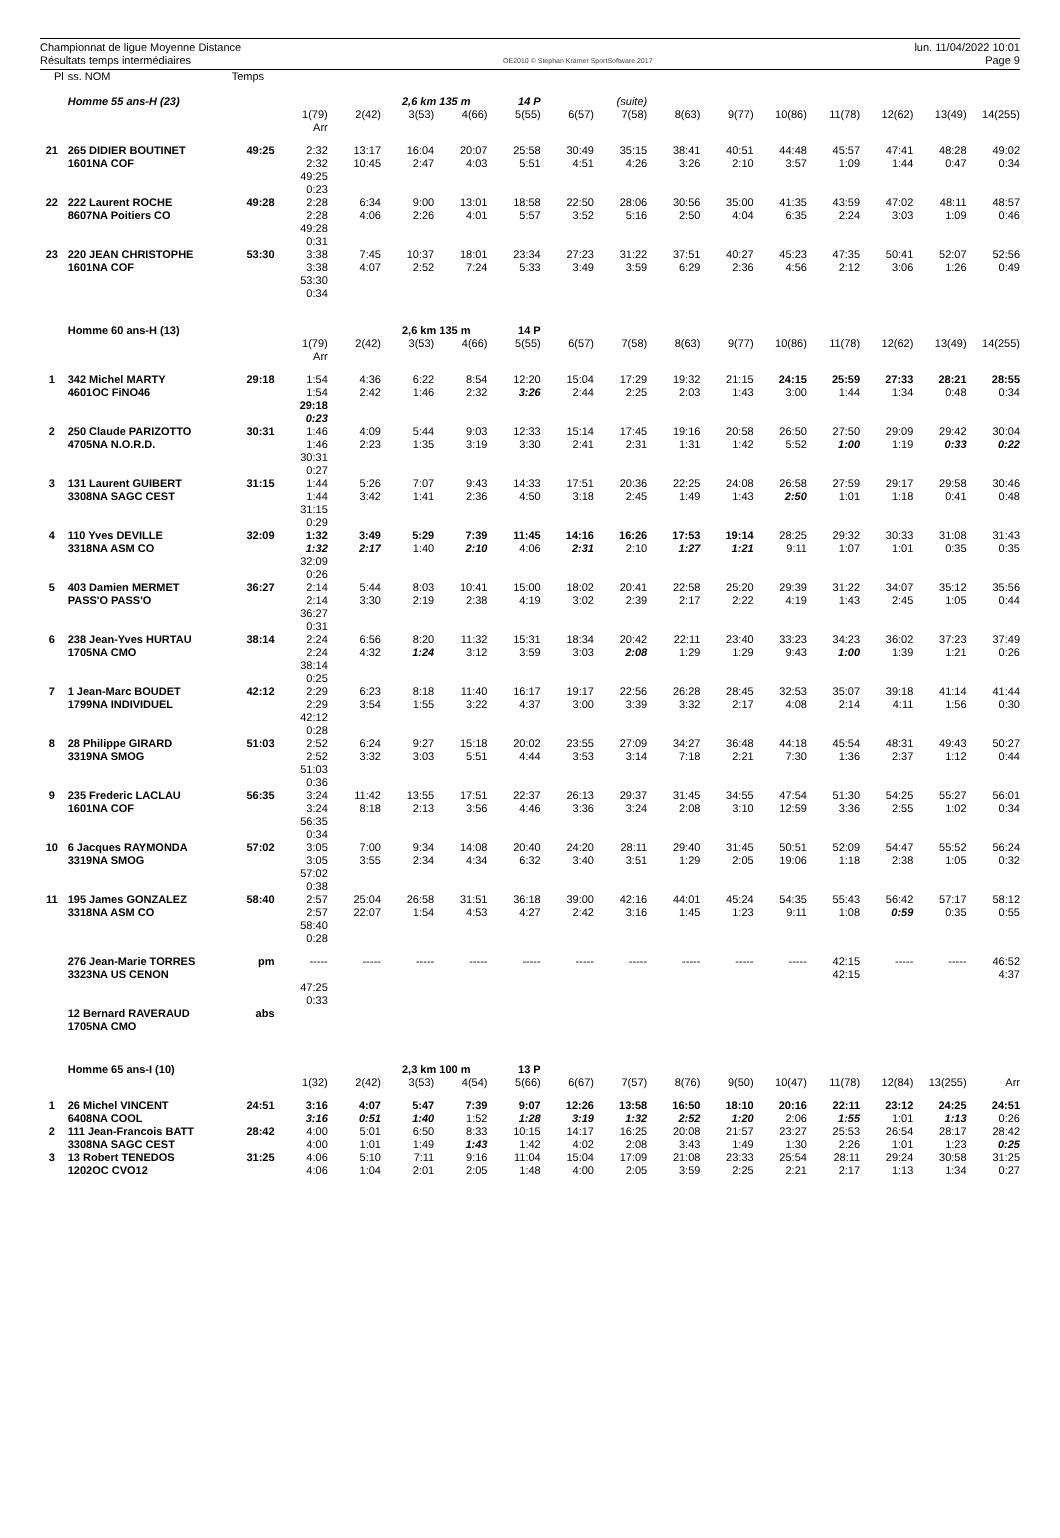Championnat de ligue Moyenne Distance
Résultats temps intermédiaires
OE2010 © Stephan Krämer SportSoftware 2017
lun. 11/04/2022 10:01
Page 9
| Pl | ss. NOM | Temps | | | | | | | | | | | | | | |
| --- | --- | --- | --- | --- | --- | --- | --- | --- | --- | --- | --- | --- | --- | --- | --- | --- |
| | Homme 55 ans-H (23) | | | | 2,6 km 135 m | | 14 P | | (suite) | | | | | | | |
| | | | 1(79) | 2(42) | 3(53) | 4(66) | 5(55) | 6(57) | 7(58) | 8(63) | 9(77) | 10(86) | 11(78) | 12(62) | 13(49) | 14(255) |
| | | | Arr | | | | | | | | | | | | | |
| 21 | 265 DIDIER BOUTINET | 49:25 | 2:32 | 13:17 | 16:04 | 20:07 | 25:58 | 30:49 | 35:15 | 38:41 | 40:51 | 44:48 | 45:57 | 47:41 | 48:28 | 49:02 |
| | 1601NA COF | | 2:32 | 10:45 | 2:47 | 4:03 | 5:51 | 4:51 | 4:26 | 3:26 | 2:10 | 3:57 | 1:09 | 1:44 | 0:47 | 0:34 |
| | | | 49:25 | | | | | | | | | | | | | |
| | | | 0:23 | | | | | | | | | | | | | |
| 22 | 222 Laurent ROCHE | 49:28 | 2:28 | 6:34 | 9:00 | 13:01 | 18:58 | 22:50 | 28:06 | 30:56 | 35:00 | 41:35 | 43:59 | 47:02 | 48:11 | 48:57 |
| | 8607NA Poitiers CO | | 2:28 | 4:06 | 2:26 | 4:01 | 5:57 | 3:52 | 5:16 | 2:50 | 4:04 | 6:35 | 2:24 | 3:03 | 1:09 | 0:46 |
| | | | 49:28 | | | | | | | | | | | | | |
| | | | 0:31 | | | | | | | | | | | | | |
| 23 | 220 JEAN CHRISTOPHE | 53:30 | 3:38 | 7:45 | 10:37 | 18:01 | 23:34 | 27:23 | 31:22 | 37:51 | 40:27 | 45:23 | 47:35 | 50:41 | 52:07 | 52:56 |
| | 1601NA COF | | 3:38 | 4:07 | 2:52 | 7:24 | 5:33 | 3:49 | 3:59 | 6:29 | 2:36 | 4:56 | 2:12 | 3:06 | 1:26 | 0:49 |
| | | | 53:30 | | | | | | | | | | | | | |
| | | | 0:34 | | | | | | | | | | | | | |
| | Homme 60 ans-H (13) | | | | 2,6 km 135 m | | 14 P | | | | | | | | | |
| | | | 1(79) | 2(42) | 3(53) | 4(66) | 5(55) | 6(57) | 7(58) | 8(63) | 9(77) | 10(86) | 11(78) | 12(62) | 13(49) | 14(255) |
| | | | Arr | | | | | | | | | | | | | |
| 1 | 342 Michel MARTY | 29:18 | 1:54 | 4:36 | 6:22 | 8:54 | 12:20 | 15:04 | 17:29 | 19:32 | 21:15 | 24:15 | 25:59 | 27:33 | 28:21 | 28:55 |
| | 4601OC FiNO46 | | 1:54 | 2:42 | 1:46 | 2:32 | 3:26 | 2:44 | 2:25 | 2:03 | 1:43 | 3:00 | 1:44 | 1:34 | 0:48 | 0:34 |
| | | | 29:18 | | | | | | | | | | | | | |
| | | | 0:23 | | | | | | | | | | | | | |
| 2 | 250 Claude PARIZOTTO | 30:31 | 1:46 | 4:09 | 5:44 | 9:03 | 12:33 | 15:14 | 17:45 | 19:16 | 20:58 | 26:50 | 27:50 | 29:09 | 29:42 | 30:04 |
| | 4705NA N.O.R.D. | | 1:46 | 2:23 | 1:35 | 3:19 | 3:30 | 2:41 | 2:31 | 1:31 | 1:42 | 5:52 | 1:00 | 1:19 | 0:33 | 0:22 |
| | | | 30:31 | | | | | | | | | | | | | |
| | | | 0:27 | | | | | | | | | | | | | |
| 3 | 131 Laurent GUIBERT | 31:15 | 1:44 | 5:26 | 7:07 | 9:43 | 14:33 | 17:51 | 20:36 | 22:25 | 24:08 | 26:58 | 27:59 | 29:17 | 29:58 | 30:46 |
| | 3308NA SAGC CEST | | 1:44 | 3:42 | 1:41 | 2:36 | 4:50 | 3:18 | 2:45 | 1:49 | 1:43 | 2:50 | 1:01 | 1:18 | 0:41 | 0:48 |
| | | | 31:15 | | | | | | | | | | | | | |
| | | | 0:29 | | | | | | | | | | | | | |
| 4 | 110 Yves DEVILLE | 32:09 | 1:32 | 3:49 | 5:29 | 7:39 | 11:45 | 14:16 | 16:26 | 17:53 | 19:14 | 28:25 | 29:32 | 30:33 | 31:08 | 31:43 |
| | 3318NA ASM CO | | 1:32 | 2:17 | 1:40 | 2:10 | 4:06 | 2:31 | 2:10 | 1:27 | 1:21 | 9:11 | 1:07 | 1:01 | 0:35 | 0:35 |
| | | | 32:09 | | | | | | | | | | | | | |
| | | | 0:26 | | | | | | | | | | | | | |
| 5 | 403 Damien MERMET | 36:27 | 2:14 | 5:44 | 8:03 | 10:41 | 15:00 | 18:02 | 20:41 | 22:58 | 25:20 | 29:39 | 31:22 | 34:07 | 35:12 | 35:56 |
| | PASS'O PASS'O | | 2:14 | 3:30 | 2:19 | 2:38 | 4:19 | 3:02 | 2:39 | 2:17 | 2:22 | 4:19 | 1:43 | 2:45 | 1:05 | 0:44 |
| | | | 36:27 | | | | | | | | | | | | | |
| | | | 0:31 | | | | | | | | | | | | | |
| 6 | 238 Jean-Yves HURTAU | 38:14 | 2:24 | 6:56 | 8:20 | 11:32 | 15:31 | 18:34 | 20:42 | 22:11 | 23:40 | 33:23 | 34:23 | 36:02 | 37:23 | 37:49 |
| | 1705NA CMO | | 2:24 | 4:32 | 1:24 | 3:12 | 3:59 | 3:03 | 2:08 | 1:29 | 1:29 | 9:43 | 1:00 | 1:39 | 1:21 | 0:26 |
| | | | 38:14 | | | | | | | | | | | | | |
| | | | 0:25 | | | | | | | | | | | | | |
| 7 | 1 Jean-Marc BOUDET | 42:12 | 2:29 | 6:23 | 8:18 | 11:40 | 16:17 | 19:17 | 22:56 | 26:28 | 28:45 | 32:53 | 35:07 | 39:18 | 41:14 | 41:44 |
| | 1799NA INDIVIDUEL | | 2:29 | 3:54 | 1:55 | 3:22 | 4:37 | 3:00 | 3:39 | 3:32 | 2:17 | 4:08 | 2:14 | 4:11 | 1:56 | 0:30 |
| | | | 42:12 | | | | | | | | | | | | | |
| | | | 0:28 | | | | | | | | | | | | | |
| 8 | 28 Philippe GIRARD | 51:03 | 2:52 | 6:24 | 9:27 | 15:18 | 20:02 | 23:55 | 27:09 | 34:27 | 36:48 | 44:18 | 45:54 | 48:31 | 49:43 | 50:27 |
| | 3319NA SMOG | | 2:52 | 3:32 | 3:03 | 5:51 | 4:44 | 3:53 | 3:14 | 7:18 | 2:21 | 7:30 | 1:36 | 2:37 | 1:12 | 0:44 |
| | | | 51:03 | | | | | | | | | | | | | |
| | | | 0:36 | | | | | | | | | | | | | |
| 9 | 235 Frederic LACLAU | 56:35 | 3:24 | 11:42 | 13:55 | 17:51 | 22:37 | 26:13 | 29:37 | 31:45 | 34:55 | 47:54 | 51:30 | 54:25 | 55:27 | 56:01 |
| | 1601NA COF | | 3:24 | 8:18 | 2:13 | 3:56 | 4:46 | 3:36 | 3:24 | 2:08 | 3:10 | 12:59 | 3:36 | 2:55 | 1:02 | 0:34 |
| | | | 56:35 | | | | | | | | | | | | | |
| | | | 0:34 | | | | | | | | | | | | | |
| 10 | 6 Jacques RAYMONDA | 57:02 | 3:05 | 7:00 | 9:34 | 14:08 | 20:40 | 24:20 | 28:11 | 29:40 | 31:45 | 50:51 | 52:09 | 54:47 | 55:52 | 56:24 |
| | 3319NA SMOG | | 3:05 | 3:55 | 2:34 | 4:34 | 6:32 | 3:40 | 3:51 | 1:29 | 2:05 | 19:06 | 1:18 | 2:38 | 1:05 | 0:32 |
| | | | 57:02 | | | | | | | | | | | | | |
| | | | 0:38 | | | | | | | | | | | | | |
| 11 | 195 James GONZALEZ | 58:40 | 2:57 | 25:04 | 26:58 | 31:51 | 36:18 | 39:00 | 42:16 | 44:01 | 45:24 | 54:35 | 55:43 | 56:42 | 57:17 | 58:12 |
| | 3318NA ASM CO | | 2:57 | 22:07 | 1:54 | 4:53 | 4:27 | 2:42 | 3:16 | 1:45 | 1:23 | 9:11 | 1:08 | 0:59 | 0:35 | 0:55 |
| | | | 58:40 | | | | | | | | | | | | | |
| | | | 0:28 | | | | | | | | | | | | | |
| | 276 Jean-Marie TORRES | pm | ----- | ----- | ----- | ----- | ----- | ----- | ----- | ----- | ----- | ----- | 42:15 | ----- | ----- | 46:52 |
| | 3323NA US CENON | | | | | | | | | | | | 42:15 | | | 4:37 |
| | | | 47:25 | | | | | | | | | | | | | |
| | | | 0:33 | | | | | | | | | | | | | |
| | 12 Bernard RAVERAUD | abs | | | | | | | | | | | | | | |
| | 1705NA CMO | | | | | | | | | | | | | | | |
| | Homme 65 ans-I (10) | | | | 2,3 km 100 m | | 13 P | | | | | | | | | |
| | | | 1(32) | 2(42) | 3(53) | 4(54) | 5(66) | 6(67) | 7(57) | 8(76) | 9(50) | 10(47) | 11(78) | 12(84) | 13(255) | Arr |
| 1 | 26 Michel VINCENT | 24:51 | 3:16 | 4:07 | 5:47 | 7:39 | 9:07 | 12:26 | 13:58 | 16:50 | 18:10 | 20:16 | 22:11 | 23:12 | 24:25 | 24:51 |
| | 6408NA COOL | | 3:16 | 0:51 | 1:40 | 1:52 | 1:28 | 3:19 | 1:32 | 2:52 | 1:20 | 2:06 | 1:55 | 1:01 | 1:13 | 0:26 |
| 2 | 111 Jean-Francois BATT | 28:42 | 4:00 | 5:01 | 6:50 | 8:33 | 10:15 | 14:17 | 16:25 | 20:08 | 21:57 | 23:27 | 25:53 | 26:54 | 28:17 | 28:42 |
| | 3308NA SAGC CEST | | 4:00 | 1:01 | 1:49 | 1:43 | 1:42 | 4:02 | 2:08 | 3:43 | 1:49 | 1:30 | 2:26 | 1:01 | 1:23 | 0:25 |
| 3 | 13 Robert TENEDOS | 31:25 | 4:06 | 5:10 | 7:11 | 9:16 | 11:04 | 15:04 | 17:09 | 21:08 | 23:33 | 25:54 | 28:11 | 29:24 | 30:58 | 31:25 |
| | 1202OC CVO12 | | 4:06 | 1:04 | 2:01 | 2:05 | 1:48 | 4:00 | 2:05 | 3:59 | 2:25 | 2:21 | 2:17 | 1:13 | 1:34 | 0:27 |